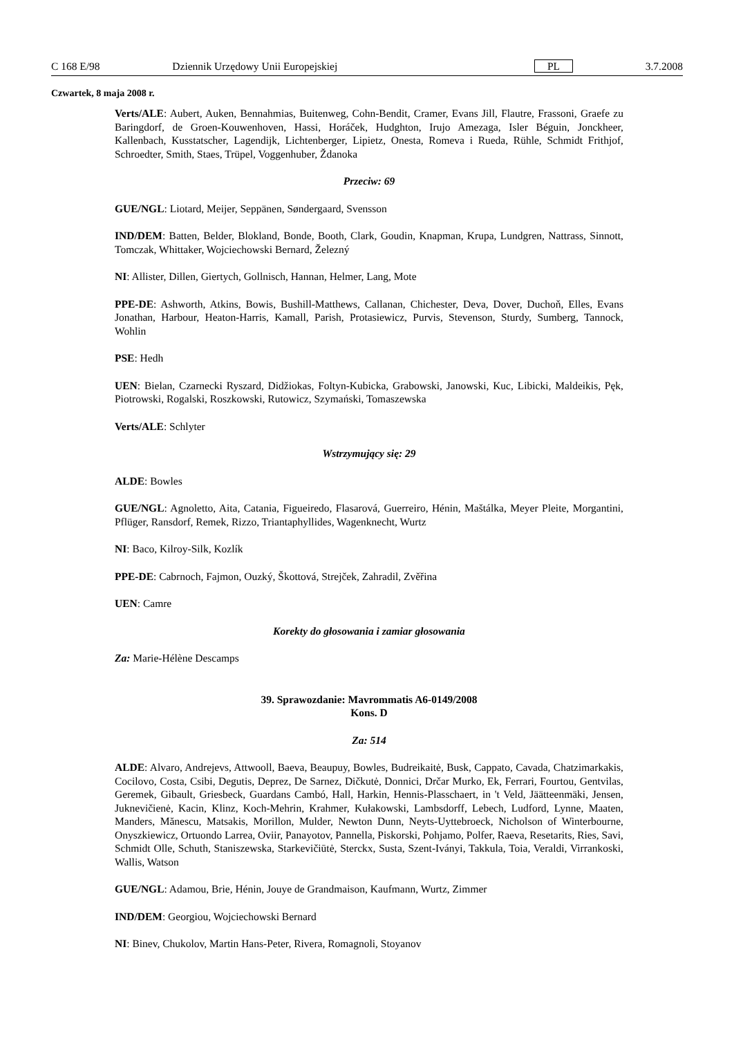C 168 E/98 Dziennik Urzędowy Unii Europejskiej PL 3.7.2008
Czwartek, 8 maja 2008 r.
Verts/ALE: Aubert, Auken, Bennahmias, Buitenweg, Cohn-Bendit, Cramer, Evans Jill, Flautre, Frassoni, Graefe zu Baringdorf, de Groen-Kouwenhoven, Hassi, Horáček, Hudghton, Irujo Amezaga, Isler Béguin, Jonckheer, Kallenbach, Kusstatscher, Lagendijk, Lichtenberger, Lipietz, Onesta, Romeva i Rueda, Rühle, Schmidt Frithjof, Schroedter, Smith, Staes, Trüpel, Voggenhuber, Ždanoka
Przeciw: 69
GUE/NGL: Liotard, Meijer, Seppänen, Søndergaard, Svensson
IND/DEM: Batten, Belder, Blokland, Bonde, Booth, Clark, Goudin, Knapman, Krupa, Lundgren, Nattrass, Sinnott, Tomczak, Whittaker, Wojciechowski Bernard, Železný
NI: Allister, Dillen, Giertych, Gollnisch, Hannan, Helmer, Lang, Mote
PPE-DE: Ashworth, Atkins, Bowis, Bushill-Matthews, Callanan, Chichester, Deva, Dover, Duchoň, Elles, Evans Jonathan, Harbour, Heaton-Harris, Kamall, Parish, Protasiewicz, Purvis, Stevenson, Sturdy, Sumberg, Tannock, Wohlin
PSE: Hedh
UEN: Bielan, Czarnecki Ryszard, Didžiokas, Foltyn-Kubicka, Grabowski, Janowski, Kuc, Libicki, Maldeikis, Pęk, Piotrowski, Rogalski, Roszkowski, Rutowicz, Szymański, Tomaszewska
Verts/ALE: Schlyter
Wstrzymujący się: 29
ALDE: Bowles
GUE/NGL: Agnoletto, Aita, Catania, Figueiredo, Flasarová, Guerreiro, Hénin, Maštálka, Meyer Pleite, Morgantini, Pflüger, Ransdorf, Remek, Rizzo, Triantaphyllides, Wagenknecht, Wurtz
NI: Baco, Kilroy-Silk, Kozlík
PPE-DE: Cabrnoch, Fajmon, Ouzký, Škottová, Strejček, Zahradil, Zvěřina
UEN: Camre
Korekty do głosowania i zamiar głosowania
Za: Marie-Hélène Descamps
39. Sprawozdanie: Mavrommatis A6-0149/2008
Kons. D
Za: 514
ALDE: Alvaro, Andrejevs, Attwooll, Baeva, Beaupuy, Bowles, Budreikaitė, Busk, Cappato, Cavada, Chatzimarkakis, Cocilovo, Costa, Csibi, Degutis, Deprez, De Sarnez, Dičkutė, Donnici, Drčar Murko, Ek, Ferrari, Fourtou, Gentvilas, Geremek, Gibault, Griesbeck, Guardans Cambó, Hall, Harkin, Hennis-Plasschaert, in 't Veld, Jäätteenmäki, Jensen, Juknevičienė, Kacin, Klinz, Koch-Mehrin, Krahmer, Kułakowski, Lambsdorff, Lebech, Ludford, Lynne, Maaten, Manders, Mănescu, Matsakis, Morillon, Mulder, Newton Dunn, Neyts-Uyttebroeck, Nicholson of Winterbourne, Onyszkiewicz, Ortuondo Larrea, Oviir, Panayotov, Pannella, Piskorski, Pohjamo, Polfer, Raeva, Resetarits, Ries, Savi, Schmidt Olle, Schuth, Staniszewska, Starkevičiūtė, Sterckx, Susta, Szent-Iványi, Takkula, Toia, Veraldi, Virrankoski, Wallis, Watson
GUE/NGL: Adamou, Brie, Hénin, Jouye de Grandmaison, Kaufmann, Wurtz, Zimmer
IND/DEM: Georgiou, Wojciechowski Bernard
NI: Binev, Chukolov, Martin Hans-Peter, Rivera, Romagnoli, Stoyanov